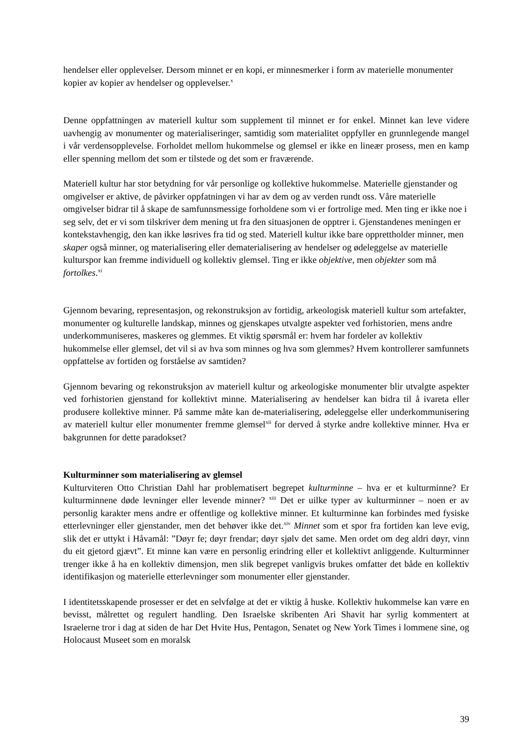hendelser eller opplevelser. Dersom minnet er en kopi, er minnesmerker i form av materielle monumenter kopier av kopier av hendelser og opplevelser.<sup>x</sup>
Denne oppfattningen av materiell kultur som supplement til minnet er for enkel. Minnet kan leve videre uavhengig av monumenter og materialiseringer, samtidig som materialitet oppfyller en grunnlegende mangel i vår verdensopplevelse. Forholdet mellom hukommelse og glemsel er ikke en lineær prosess, men en kamp eller spenning mellom det som er tilstede og det som er fraværende.
Materiell kultur har stor betydning for vår personlige og kollektive hukommelse. Materielle gjenstander og omgivelser er aktive, de påvirker oppfatningen vi har av dem og av verden rundt oss. Våre materielle omgivelser bidrar til å skape de samfunnsmessige forholdene som vi er fortrolige med. Men ting er ikke noe i seg selv, det er vi som tilskriver dem mening ut fra den situasjonen de opptrer i. Gjenstandenes meningen er kontekstavhengig, den kan ikke løsrives fra tid og sted. Materiell kultur ikke bare opprettholder minner, men skaper også minner, og materialisering eller dematerialisering av hendelser og ødeleggelse av materielle kulturspor kan fremme individuell og kollektiv glemsel. Ting er ikke objektive, men objekter som må fortolkes.<sup>xi</sup>
Gjennom bevaring, representasjon, og rekonstruksjon av fortidig, arkeologisk materiell kultur som artefakter, monumenter og kulturelle landskap, minnes og gjenskapes utvalgte aspekter ved forhistorien, mens andre underkommuniseres, maskeres og glemmes. Et viktig spørsmål er: hvem har fordeler av kollektiv hukommelse eller glemsel, det vil si av hva som minnes og hva som glemmes? Hvem kontrollerer samfunnets oppfattelse av fortiden og forståelse av samtiden?
Gjennom bevaring og rekonstruksjon av materiell kultur og arkeologiske monumenter blir utvalgte aspekter ved forhistorien gjenstand for kollektivt minne. Materialisering av hendelser kan bidra til å ivareta eller produsere kollektive minner. På samme måte kan de-materialisering, ødeleggelse eller underkommunisering av materiell kultur eller monumenter fremme glemsel<sup>xii</sup> for derved å styrke andre kollektive minner. Hva er bakgrunnen for dette paradokset?
Kulturminner som materialisering av glemsel
Kulturviteren Otto Christian Dahl har problematisert begrepet kulturminne – hva er et kulturminne? Er kulturminnene døde levninger eller levende minner? <sup>xiii</sup> Det er uilke typer av kulturminner – noen er av personlig karakter mens andre er offentlige og kollektive minner. Et kulturminne kan forbindes med fysiske etterlevninger eller gjenstander, men det behøver ikke det.<sup>xiv</sup> Minnet som et spor fra fortiden kan leve evig, slik det er uttykt i Håvamål: ”Døyr fe; døyr frendar; døyr sjølv det same. Men ordet om deg aldri døyr, vinn du eit gjetord gjævt”. Et minne kan være en personlig erindring eller et kollektivt anliggende. Kulturminner trenger ikke å ha en kollektiv dimensjon, men slik begrepet vanligvis brukes omfatter det både en kollektiv identifikasjon og materielle etterlevninger som monumenter eller gjenstander.
I identitetsskapende prosesser er det en selvfølge at det er viktig å huske. Kollektiv hukommelse kan være en bevisst, målrettet og regulert handling. Den Israelske skribenten Ari Shavit har syrlig kommentert at Israelerne tror i dag at siden de har Det Hvite Hus, Pentagon, Senatet og New York Times i lommene sine, og Holocaust Museet som en moralsk
39